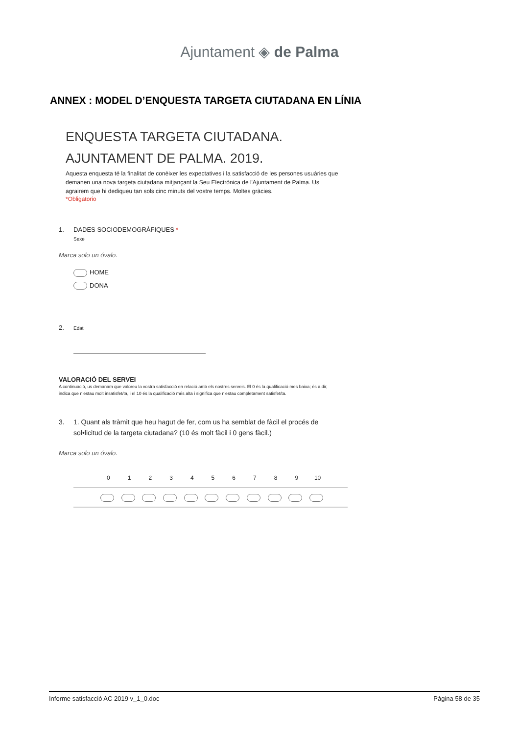Ajuntament ◈ de Palma
ANNEX : MODEL D’ENQUESTA TARGETA CIUTADANA EN LÍNIA
ENQUESTA TARGETA CIUTADANA.
AJUNTAMENT DE PALMA. 2019.
Aquesta enquesta té la finalitat de conèixer les expectatives i la satisfacció de les persones usuàries que demanen una nova targeta ciutadana mitjançant la Seu Electrònica de l'Ajuntament de Palma. Us agrairem que hi dediqueu tan sols cinc minuts del vostre temps. Moltes gràcies.
*Obligatorio
1. DADES SOCIODEMOGRÀFIQUES *
Sexe
Marca solo un óvalo.
HOME
DONA
2. Edat
VALORACIÓ DEL SERVEI
A continuació, us demanam que valoreu la vostra satisfacció en relació amb els nostres serveis. El 0 és la qualificació mes baixa; és a dir, indica que n'estau molt insatisfet/ta, i el 10 és la qualificació més alta i significa que n'estau completament satisfet/ta.
3. 1. Quant als tràmit que heu hagut de fer, com us ha semblat de fàcil el procés de
sol•licitud de la targeta ciutadana? (10 és molt fàcil i 0 gens fàcil.)
Marca solo un óvalo.
| | 0 | 1 | 2 | 3 | 4 | 5 | 6 | 7 | 8 | 9 | 10 | |
| --- | --- | --- | --- | --- | --- | --- | --- | --- | --- | --- | --- | --- |
Informe satisfacció AC 2019 v_1_0.doc Pàgina 58 de 35